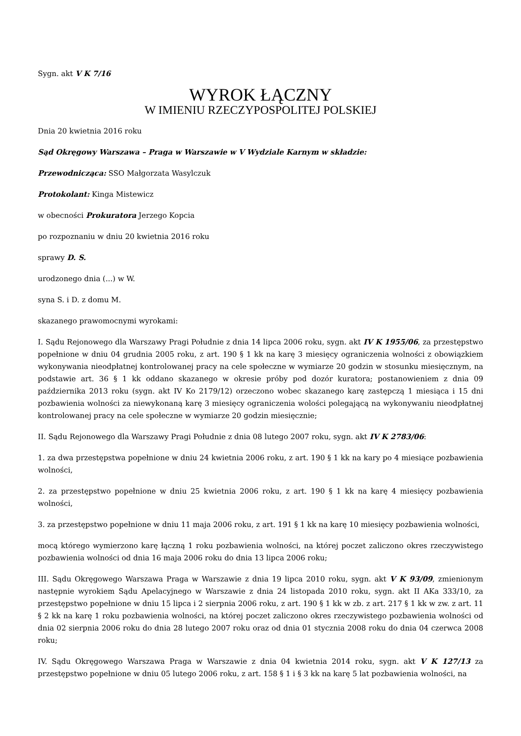Sygn. akt V K 7/16
WYROK ŁĄCZNY
W IMIENIU RZECZYPOSPOLITEJ POLSKIEJ
Dnia 20 kwietnia 2016 roku
Sąd Okręgowy Warszawa – Praga w Warszawie w V Wydziale Karnym w składzie:
Przewodnicząca: SSO Małgorzata Wasylczuk
Protokolant: Kinga Mistewicz
w obecności Prokuratora Jerzego Kopcia
po rozpoznaniu w dniu 20 kwietnia 2016 roku
sprawy D. S.
urodzonego dnia (...) w W.
syna S. i D. z domu M.
skazanego prawomocnymi wyrokami:
I. Sądu Rejonowego dla Warszawy Pragi Południe z dnia 14 lipca 2006 roku, sygn. akt IV K 1955/06, za przestępstwo popełnione w dniu 04 grudnia 2005 roku, z art. 190 § 1 kk na karę 3 miesięcy ograniczenia wolności z obowiązkiem wykonywania nieodpłatnej kontrolowanej pracy na cele społeczne w wymiarze 20 godzin w stosunku miesięcznym, na podstawie art. 36 § 1 kk oddano skazanego w okresie próby pod dozór kuratora; postanowieniem z dnia 09 października 2013 roku (sygn. akt IV Ko 2179/12) orzeczono wobec skazanego karę zastępczą 1 miesiąca i 15 dni pozbawienia wolności za niewykonaną karę 3 miesięcy ograniczenia wolości polegającą na wykonywaniu nieodpłatnej kontrolowanej pracy na cele społeczne w wymiarze 20 godzin miesięcznie;
II. Sądu Rejonowego dla Warszawy Pragi Południe z dnia 08 lutego 2007 roku, sygn. akt IV K 2783/06:
1. za dwa przestępstwa popełnione w dniu 24 kwietnia 2006 roku, z art. 190 § 1 kk na kary po 4 miesiące pozbawienia wolności,
2. za przestępstwo popełnione w dniu 25 kwietnia 2006 roku, z art. 190 § 1 kk na karę 4 miesięcy pozbawienia wolności,
3. za przestępstwo popełnione w dniu 11 maja 2006 roku, z art. 191 § 1 kk na karę 10 miesięcy pozbawienia wolności,
mocą którego wymierzono karę łączną 1 roku pozbawienia wolności, na której poczet zaliczono okres rzeczywistego pozbawienia wolności od dnia 16 maja 2006 roku do dnia 13 lipca 2006 roku;
III. Sądu Okręgowego Warszawa Praga w Warszawie z dnia 19 lipca 2010 roku, sygn. akt V K 93/09, zmienionym następnie wyrokiem Sądu Apelacyjnego w Warszawie z dnia 24 listopada 2010 roku, sygn. akt II AKa 333/10, za przestępstwo popełnione w dniu 15 lipca i 2 sierpnia 2006 roku, z art. 190 § 1 kk w zb. z art. 217 § 1 kk w zw. z art. 11 § 2 kk na karę 1 roku pozbawienia wolności, na której poczet zaliczono okres rzeczywistego pozbawienia wolności od dnia 02 sierpnia 2006 roku do dnia 28 lutego 2007 roku oraz od dnia 01 stycznia 2008 roku do dnia 04 czerwca 2008 roku;
IV. Sądu Okręgowego Warszawa Praga w Warszawie z dnia 04 kwietnia 2014 roku, sygn. akt V K 127/13 za przestępstwo popełnione w dniu 05 lutego 2006 roku, z art. 158 § 1 i § 3 kk na karę 5 lat pozbawienia wolności, na